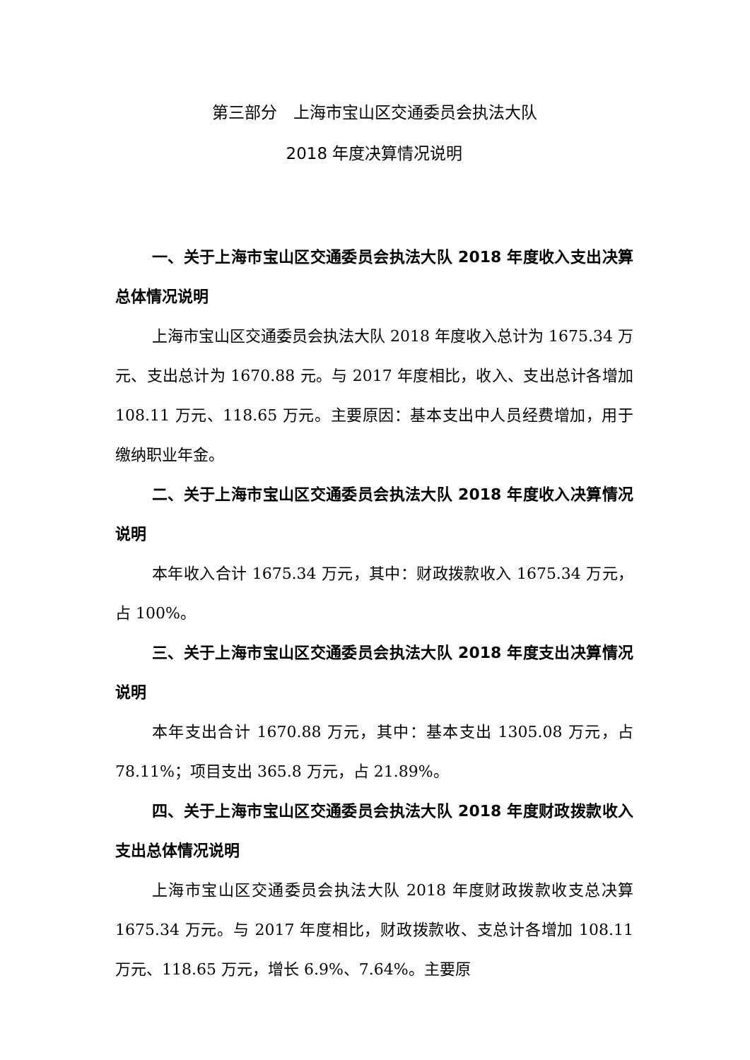第三部分　上海市宝山区交通委员会执法大队
2018 年度决算情况说明
一、关于上海市宝山区交通委员会执法大队 2018 年度收入支出决算总体情况说明
上海市宝山区交通委员会执法大队 2018 年度收入总计为 1675.34 万元、支出总计为 1670.88 元。与 2017 年度相比，收入、支出总计各增加 108.11 万元、118.65 万元。主要原因：基本支出中人员经费增加，用于缴纳职业年金。
二、关于上海市宝山区交通委员会执法大队 2018 年度收入决算情况说明
本年收入合计 1675.34 万元，其中：财政拨款收入 1675.34 万元，占 100%。
三、关于上海市宝山区交通委员会执法大队 2018 年度支出决算情况说明
本年支出合计 1670.88 万元，其中：基本支出 1305.08 万元，占 78.11%；项目支出 365.8 万元，占 21.89%。
四、关于上海市宝山区交通委员会执法大队 2018 年度财政拨款收入支出总体情况说明
上海市宝山区交通委员会执法大队 2018 年度财政拨款收支总决算 1675.34 万元。与 2017 年度相比，财政拨款收、支总计各增加 108.11 万元、118.65 万元，增长 6.9%、7.64%。主要原